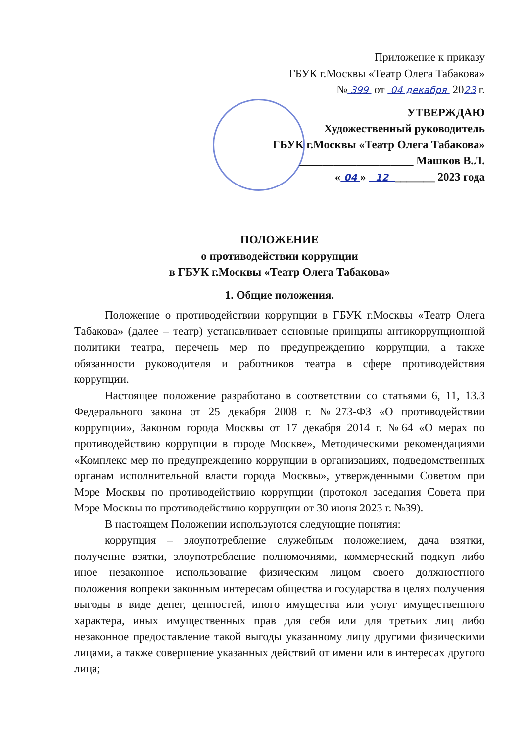Приложение к приказу
ГБУК г.Москвы «Театр Олега Табакова»
№ 399 от 04 декабря 2023 г.
УТВЕРЖДАЮ
Художественный руководитель
ГБУК г.Москвы «Театр Олега Табакова»
____________________ Машков В.Л.
« 04 » 12 _______ 2023 года
ПОЛОЖЕНИЕ
о противодействии коррупции
в ГБУК г.Москвы «Театр Олега Табакова»
1. Общие положения.
Положение о противодействии коррупции в ГБУК г.Москвы «Театр Олега Табакова» (далее – театр) устанавливает основные принципы антикоррупционной политики театра, перечень мер по предупреждению коррупции, а также обязанности руководителя и работников театра в сфере противодействия коррупции.
Настоящее положение разработано в соответствии со статьями 6, 11, 13.3 Федерального закона от 25 декабря 2008 г. №273-ФЗ «О противодействии коррупции», Законом города Москвы от 17 декабря 2014 г. №64 «О мерах по противодействию коррупции в городе Москве», Методическими рекомендациями «Комплекс мер по предупреждению коррупции в организациях, подведомственных органам исполнительной власти города Москвы», утвержденными Советом при Мэре Москвы по противодействию коррупции (протокол заседания Совета при Мэре Москвы по противодействию коррупции от 30 июня 2023 г. №39).
В настоящем Положении используются следующие понятия:
коррупция – злоупотребление служебным положением, дача взятки, получение взятки, злоупотребление полномочиями, коммерческий подкуп либо иное незаконное использование физическим лицом своего должностного положения вопреки законным интересам общества и государства в целях получения выгоды в виде денег, ценностей, иного имущества или услуг имущественного характера, иных имущественных прав для себя или для третьих лиц либо незаконное предоставление такой выгоды указанному лицу другими физическими лицами, а также совершение указанных действий от имени или в интересах другого лица;